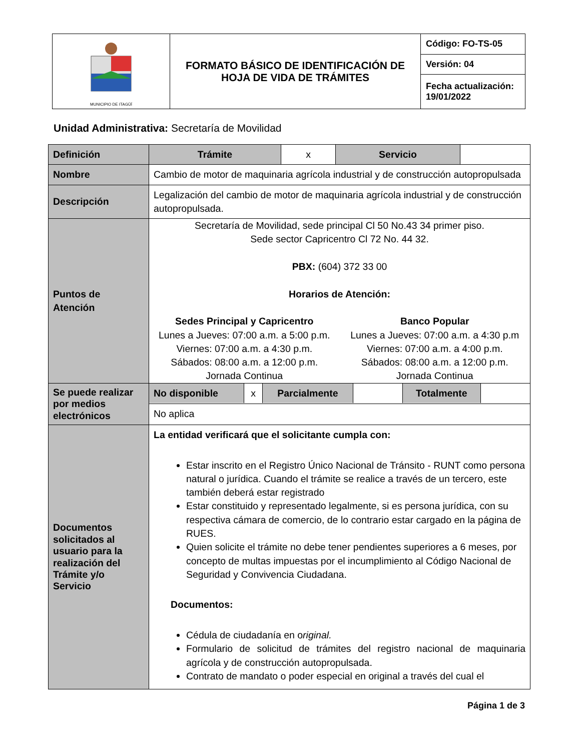| MUNICIPIO DE ITAGÜÍ | FORMATO BÁSICO DE IDENTIFICACIÓN DE HOJA DE VIDA DE TRÁMITES | Código: FO-TS-05 |
| | | Versión: 04 |
| | | Fecha actualización: 19/01/2022 |
Unidad Administrativa: Secretaría de Movilidad
| Definición | Trámite | x | Servicio | |
| Nombre | Cambio de motor de maquinaria agrícola industrial y de construcción autopropulsada | | | |
| Descripción | Legalización del cambio de motor de maquinaria agrícola industrial y de construcción autopropulsada. | | | |
| Puntos de Atención | Secretaría de Movilidad, sede principal Cl 50 No.43 34 primer piso. Sede sector Capricentro Cl 72 No. 44 32. PBX: (604) 372 33 00 Horarios de Atención: Sedes Principal y Capricentro Lunes a Jueves: 07:00 a.m. a 5:00 p.m. Viernes: 07:00 a.m. a 4:30 p.m. Sábados: 08:00 a.m. a 12:00 p.m. Jornada Continua Banco Popular Lunes a Jueves: 07:00 a.m. a 4:30 p.m Viernes: 07:00 a.m. a 4:00 p.m. Sábados: 08:00 a.m. a 12:00 p.m. Jornada Continua | | | |
| Se puede realizar por medios electrónicos | / No disponible / x / Parcialmente / / Totalmente / / | | | |
| | No aplica | | | |
| Documentos solicitados al usuario para la realización del Trámite y/o Servicio | La entidad verificará que el solicitante cumpla con: Estar inscrito en el Registro Único Nacional de Tránsito - RUNT como persona natural o jurídica. Cuando el trámite se realice a través de un tercero, este también deberá estar registrado Estar constituido y representado legalmente, si es persona jurídica, con su respectiva cámara de comercio, de lo contrario estar cargado en la página de RUES. Quien solicite el trámite no debe tener pendientes superiores a 6 meses, por concepto de multas impuestas por el incumplimiento al Código Nacional de Seguridad y Convivencia Ciudadana. Documentos: Cédula de ciudadanía en o riginal. Formulario de solicitud de trámites del registro nacional de maquinaria agrícola y de construcción autopropulsada. Contrato de mandato o poder especial en original a través del cual el | | | |
Página 1 de 3